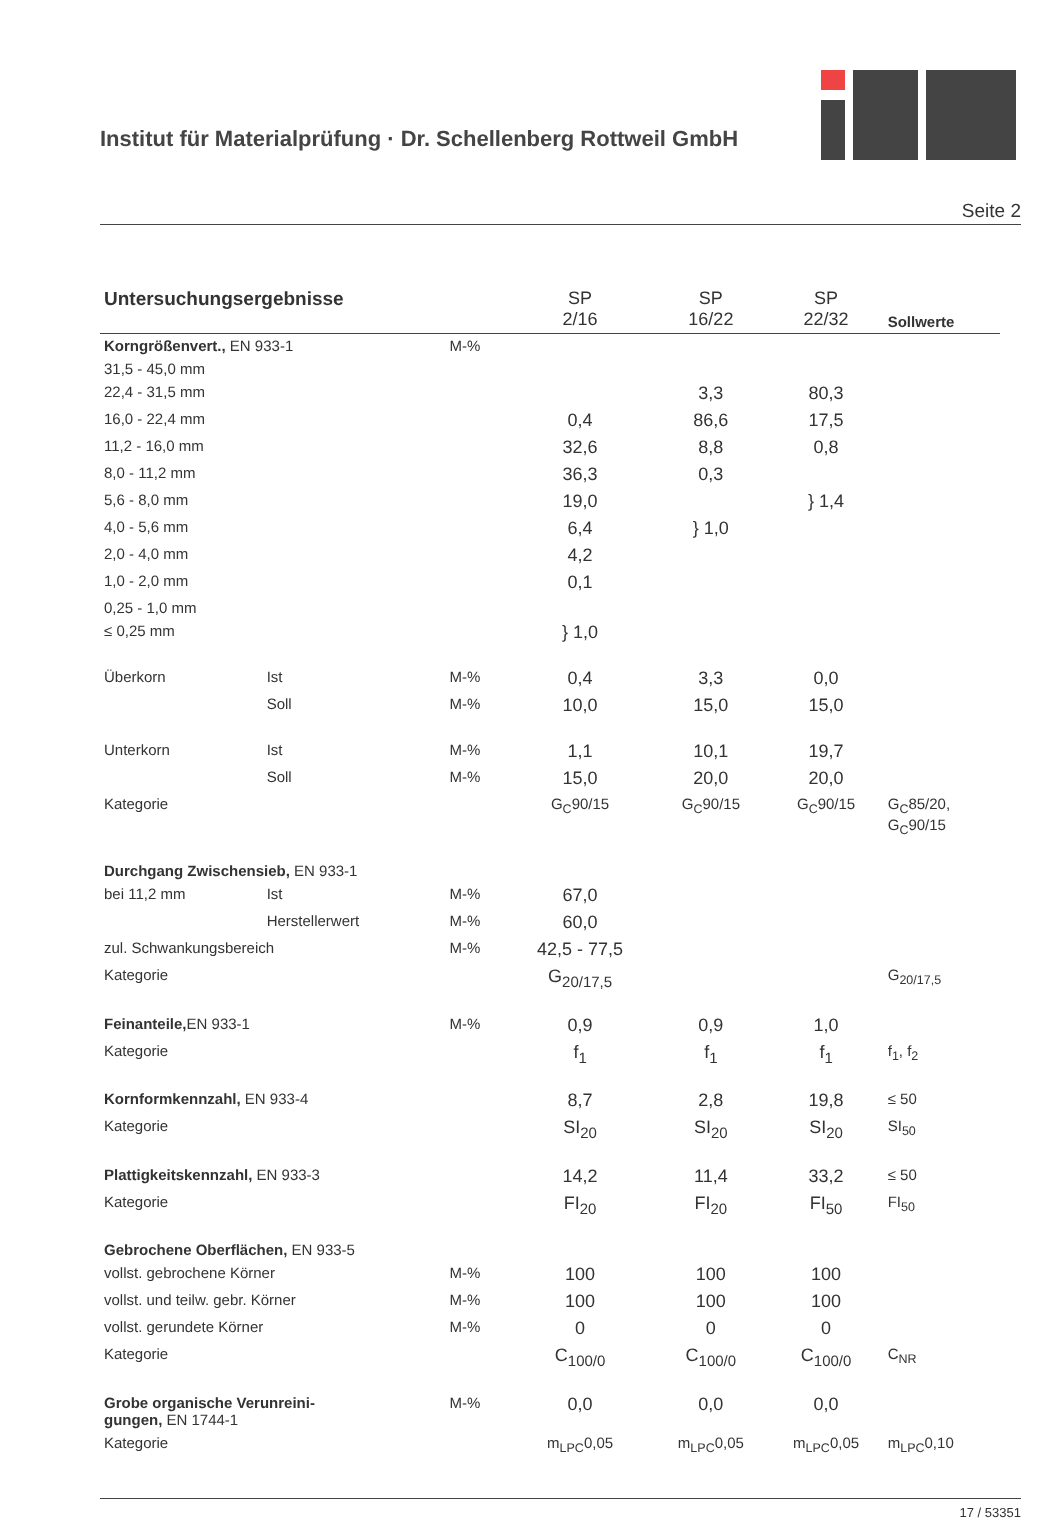Institut für Materialprüfung · Dr. Schellenberg Rottweil GmbH
Seite 2
| Untersuchungsergebnisse | | | SP 2/16 | SP 16/22 | SP 22/32 | Sollwerte |
| --- | --- | --- | --- | --- | --- | --- |
| Korngrößenvert., EN 933-1 | | M-% | | | | |
| 31,5 - 45,0 mm | | | | | | |
| 22,4 - 31,5 mm | | | | 3,3 | 80,3 | |
| 16,0 - 22,4 mm | | | 0,4 | 86,6 | 17,5 | |
| 11,2 - 16,0 mm | | | 32,6 | 8,8 | 0,8 | |
| 8,0 - 11,2 mm | | | 36,3 | 0,3 | | |
| 5,6 - 8,0 mm | | | 19,0 | | } 1,4 | |
| 4,0 - 5,6 mm | | | 6,4 | } 1,0 | | |
| 2,0 - 4,0 mm | | | 4,2 | | | |
| 1,0 - 2,0 mm | | | 0,1 | | | |
| 0,25 - 1,0 mm | | | | | | |
| ≤ 0,25 mm | | | } 1,0 | | | |
| Überkorn | Ist | M-% | 0,4 | 3,3 | 0,0 | |
| | Soll | M-% | 10,0 | 15,0 | 15,0 | |
| Unterkorn | Ist | M-% | 1,1 | 10,1 | 19,7 | |
| | Soll | M-% | 15,0 | 20,0 | 20,0 | |
| Kategorie | | | G<sub>C</sub>90/15 | G<sub>C</sub>90/15 | G<sub>C</sub>90/15 | G<sub>C</sub>85/20, G<sub>C</sub>90/15 |
| Durchgang Zwischensieb, EN 933-1 | | | | | | |
| bei 11,2 mm | Ist | M-% | 67,0 | | | |
| | Herstellerwert | M-% | 60,0 | | | |
| zul. Schwankungsbereich | | M-% | 42,5 - 77,5 | | | |
| Kategorie | | | G<sub>20/17,5</sub> | | | G<sub>20/17,5</sub> |
| Feinanteile, EN 933-1 | | M-% | 0,9 | 0,9 | 1,0 | |
| Kategorie | | | f<sub>1</sub> | f<sub>1</sub> | f<sub>1</sub> | f<sub>1</sub>, f<sub>2</sub> |
| Kornformkennzahl, EN 933-4 | | | 8,7 | 2,8 | 19,8 | ≤ 50 |
| Kategorie | | | SI<sub>20</sub> | SI<sub>20</sub> | SI<sub>20</sub> | SI<sub>50</sub> |
| Plattigkeitskennzahl, EN 933-3 | | | 14,2 | 11,4 | 33,2 | ≤ 50 |
| Kategorie | | | FI<sub>20</sub> | FI<sub>20</sub> | FI<sub>50</sub> | FI<sub>50</sub> |
| Gebrochene Oberflächen, EN 933-5 | | | | | | |
| vollst. gebrochene Körner | | M-% | 100 | 100 | 100 | |
| vollst. und teilw. gebr. Körner | | M-% | 100 | 100 | 100 | |
| vollst. gerundete Körner | | M-% | 0 | 0 | 0 | |
| Kategorie | | | C<sub>100/0</sub> | C<sub>100/0</sub> | C<sub>100/0</sub> | C<sub>NR</sub> |
| Grobe organische Verunreini- gungen, EN 1744-1 | | M-% | 0,0 | 0,0 | 0,0 | |
| Kategorie | | | m<sub>LPC</sub>0,05 | m<sub>LPC</sub>0,05 | m<sub>LPC</sub>0,05 | m<sub>LPC</sub>0,10 |
17 / 53351